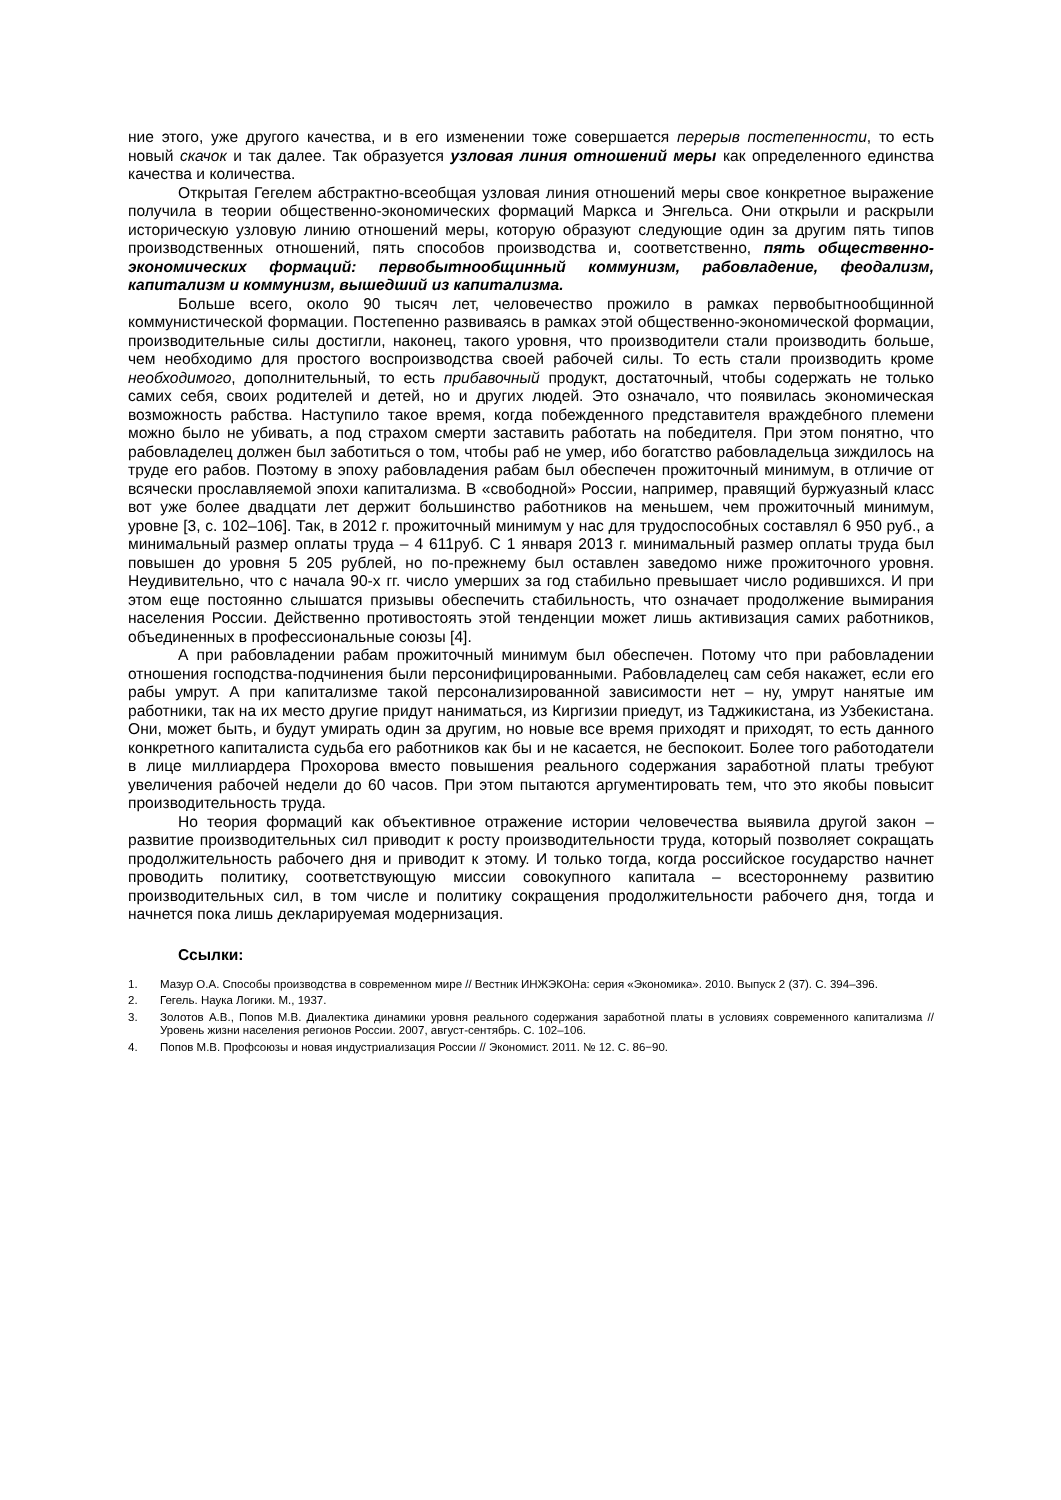ние этого, уже другого качества, и в его изменении тоже совершается перерыв постепенности, то есть новый скачок и так далее. Так образуется узловая линия отношений меры как определенного единства качества и количества.
Открытая Гегелем абстрактно-всеобщая узловая линия отношений меры свое конкретное выражение получила в теории общественно-экономических формаций Маркса и Энгельса. Они открыли и раскрыли историческую узловую линию отношений меры, которую образуют следующие один за другим пять типов производственных отношений, пять способов производства и, соответственно, пять общественно-экономических формаций: первобытнообщинный коммунизм, рабовладение, феодализм, капитализм и коммунизм, вышедший из капитализма.
Больше всего, около 90 тысяч лет, человечество прожило в рамках первобытнообщинной коммунистической формации. Постепенно развиваясь в рамках этой общественно-экономической формации, производительные силы достигли, наконец, такого уровня, что производители стали производить больше, чем необходимо для простого воспроизводства своей рабочей силы. То есть стали производить кроме необходимого, дополнительный, то есть прибавочный продукт, достаточный, чтобы содержать не только самих себя, своих родителей и детей, но и других людей. Это означало, что появилась экономическая возможность рабства. Наступило такое время, когда побежденного представителя враждебного племени можно было не убивать, а под страхом смерти заставить работать на победителя. При этом понятно, что рабовладелец должен был заботиться о том, чтобы раб не умер, ибо богатство рабовладельца зиждилось на труде его рабов. Поэтому в эпоху рабовладения рабам был обеспечен прожиточный минимум, в отличие от всячески прославляемой эпохи капитализма. В «свободной» России, например, правящий буржуазный класс вот уже более двадцати лет держит большинство работников на меньшем, чем прожиточный минимум, уровне [3, с. 102–106]. Так, в 2012 г. прожиточный минимум у нас для трудоспособных составлял 6 950 руб., а минимальный размер оплаты труда – 4 611руб. С 1 января 2013 г. минимальный размер оплаты труда был повышен до уровня 5 205 рублей, но по-прежнему был оставлен заведомо ниже прожиточного уровня. Неудивительно, что с начала 90-х гг. число умерших за год стабильно превышает число родившихся. И при этом еще постоянно слышатся призывы обеспечить стабильность, что означает продолжение вымирания населения России. Действенно противостоять этой тенденции может лишь активизация самих работников, объединенных в профессиональные союзы [4].
А при рабовладении рабам прожиточный минимум был обеспечен. Потому что при рабовладении отношения господства-подчинения были персонифицированными. Рабовладелец сам себя накажет, если его рабы умрут. А при капитализме такой персонализированной зависимости нет – ну, умрут нанятые им работники, так на их место другие придут наниматься, из Киргизии приедут, из Таджикистана, из Узбекистана. Они, может быть, и будут умирать один за другим, но новые все время приходят и приходят, то есть данного конкретного капиталиста судьба его работников как бы и не касается, не беспокоит. Более того работодатели в лице миллиардера Прохорова вместо повышения реального содержания заработной платы требуют увеличения рабочей недели до 60 часов. При этом пытаются аргументировать тем, что это якобы повысит производительность труда.
Но теория формаций как объективное отражение истории человечества выявила другой закон – развитие производительных сил приводит к росту производительности труда, который позволяет сокращать продолжительность рабочего дня и приводит к этому. И только тогда, когда российское государство начнет проводить политику, соответствующую миссии совокупного капитала – всестороннему развитию производительных сил, в том числе и политику сокращения продолжительности рабочего дня, тогда и начнется пока лишь декларируемая модернизация.
Ссылки:
1. Мазур О.А. Способы производства в современном мире // Вестник ИНЖЭКОНа: серия «Экономика». 2010. Выпуск 2 (37). С. 394–396.
2. Гегель. Наука Логики. М., 1937.
3. Золотов А.В., Попов М.В. Диалектика динамики уровня реального содержания заработной платы в условиях современного капитализма // Уровень жизни населения регионов России. 2007, август-сентябрь. С. 102–106.
4. Попов М.В. Профсоюзы и новая индустриализация России // Экономист. 2011. № 12. С. 86−90.